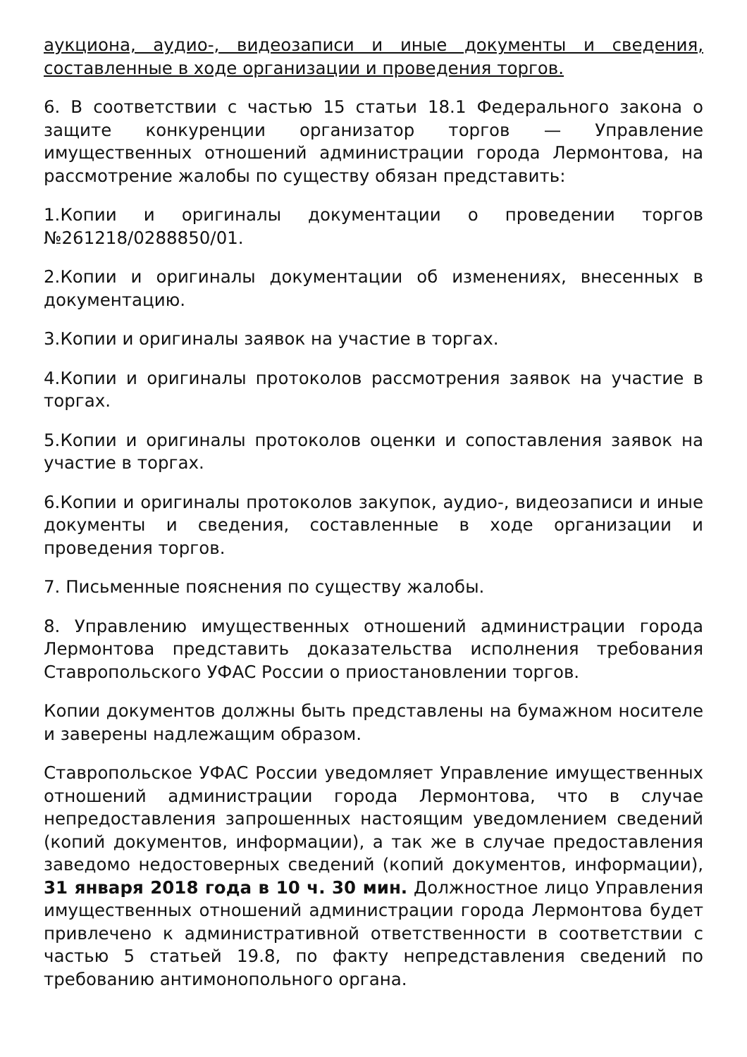аукциона, аудио-, видеозаписи и иные документы и сведения, составленные в ходе организации и проведения торгов.
6. В соответствии с частью 15 статьи 18.1 Федерального закона о защите конкуренции организатор торгов — Управление имущественных отношений администрации города Лермонтова, на рассмотрение жалобы по существу обязан представить:
1.Копии и оригиналы документации о проведении торгов №261218/0288850/01.
2.Копии и оригиналы документации об изменениях, внесенных в документацию.
3.Копии и оригиналы заявок на участие в торгах.
4.Копии и оригиналы протоколов рассмотрения заявок на участие в торгах.
5.Копии и оригиналы протоколов оценки и сопоставления заявок на участие в торгах.
6.Копии и оригиналы протоколов закупок, аудио-, видеозаписи и иные документы и сведения, составленные в ходе организации и проведения торгов.
7. Письменные пояснения по существу жалобы.
8. Управлению имущественных отношений администрации города Лермонтова представить доказательства исполнения требования Ставропольского УФАС России о приостановлении торгов.
Копии документов должны быть представлены на бумажном носителе и заверены надлежащим образом.
Ставропольское УФАС России уведомляет Управление имущественных отношений администрации города Лермонтова, что в случае непредоставления запрошенных настоящим уведомлением сведений (копий документов, информации), а так же в случае предоставления заведомо недостоверных сведений (копий документов, информации), 31 января 2018 года в 10 ч. 30 мин. Должностное лицо Управления имущественных отношений администрации города Лермонтова будет привлечено к административной ответственности в соответствии с частью 5 статьей 19.8, по факту непредставления сведений по требованию антимонопольного органа.